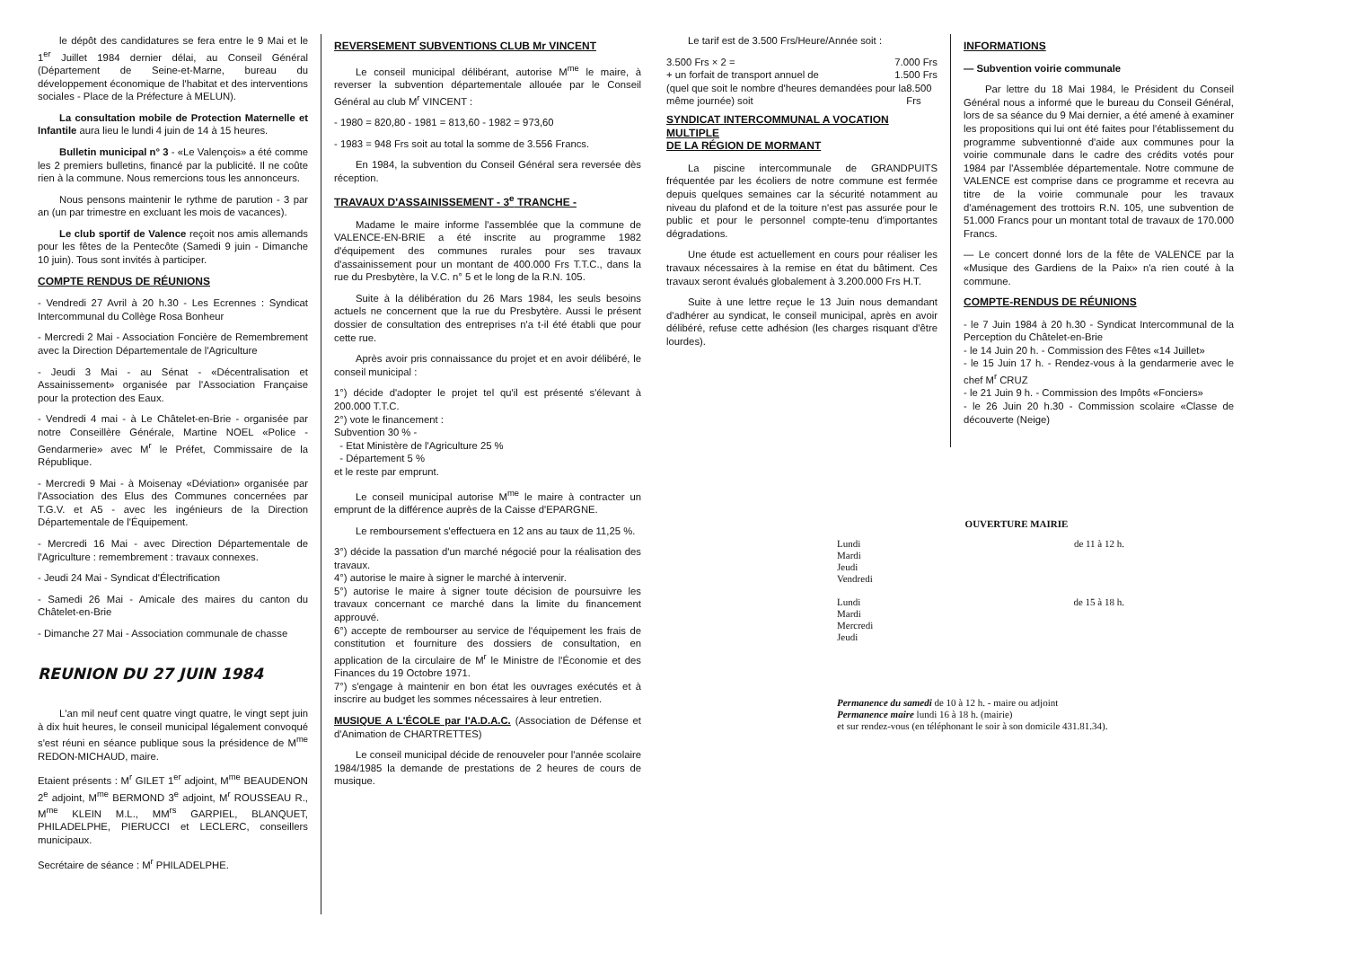le dépôt des candidatures se fera entre le 9 Mai et le 1<sup>er</sup> Juillet 1984 dernier délai, au Conseil Général (Département de Seine-et-Marne, bureau du développement économique de l'habitat et des interventions sociales - Place de la Préfecture à MELUN).
La consultation mobile de Protection Maternelle et Infantile aura lieu le lundi 4 juin de 14 à 15 heures.
Bulletin municipal n° 3 - «Le Valençois» a été comme les 2 premiers bulletins, financé par la publicité. Il ne coûte rien à la commune. Nous remercions tous les annonceurs.
Nous pensons maintenir le rythme de parution - 3 par an (un par trimestre en excluant les mois de vacances).
Le club sportif de Valence reçoit nos amis allemands pour les fêtes de la Pentecôte (Samedi 9 juin - Dimanche 10 juin). Tous sont invités à participer.
COMPTE RENDUS DE RÉUNIONS
- Vendredi 27 Avril à 20 h.30 - Les Ecrennes : Syndicat Intercommunal du Collège Rosa Bonheur
- Mercredi 2 Mai - Association Foncière de Remembrement avec la Direction Départementale de l'Agriculture
- Jeudi 3 Mai - au Sénat - «Décentralisation et Assainissement» organisée par l'Association Française pour la protection des Eaux.
- Vendredi 4 mai - à Le Châtelet-en-Brie - organisée par notre Conseillère Générale, Martine NOEL «Police - Gendarmerie» avec M<sup>r</sup> le Préfet, Commissaire de la République.
- Mercredi 9 Mai - à Moisenay «Déviation» organisée par l'Association des Elus des Communes concernées par T.G.V. et A5 - avec les ingénieurs de la Direction Départementale de l'Équipement.
- Mercredi 16 Mai - avec Direction Départementale de l'Agriculture : remembrement : travaux connexes.
- Jeudi 24 Mai - Syndicat d'Électrification
- Samedi 26 Mai - Amicale des maires du canton du Châtelet-en-Brie
- Dimanche 27 Mai - Association communale de chasse
REUNION DU 27 JUIN 1984
L'an mil neuf cent quatre vingt quatre, le vingt sept juin à dix huit heures, le conseil municipal légalement convoqué s'est réuni en séance publique sous la présidence de M<sup>me</sup> REDON-MICHAUD, maire.
Etaient présents : M<sup>r</sup> GILET 1<sup>er</sup> adjoint, M<sup>me</sup> BEAUDENON 2<sup>e</sup> adjoint, M<sup>me</sup> BERMOND 3<sup>e</sup> adjoint, M<sup>r</sup> ROUSSEAU R., M<sup>me</sup> KLEIN M.L., MM<sup>rs</sup> GARPIEL, BLANQUET, PHILADELPHE, PIERUCCI et LECLERC, conseillers municipaux.
Secrétaire de séance : M<sup>r</sup> PHILADELPHE.
REVERSEMENT SUBVENTIONS CLUB Mr VINCENT
Le conseil municipal délibérant, autorise M<sup>me</sup> le maire, à reverser la subvention départementale allouée par le Conseil Général au club M<sup>r</sup> VINCENT :
- 1980 = 820,80 - 1981 = 813,60 - 1982 = 973,60
- 1983 = 948 Frs soit au total la somme de 3.556 Francs.
En 1984, la subvention du Conseil Général sera reversée dès réception.
TRAVAUX D'ASSAINISSEMENT - 3<sup>e</sup> TRANCHE -
Madame le maire informe l'assemblée que la commune de VALENCE-EN-BRIE a été inscrite au programme 1982 d'équipement des communes rurales pour ses travaux d'assainissement pour un montant de 400.000 Frs T.T.C., dans la rue du Presbytère, la V.C. n° 5 et le long de la R.N. 105.
Suite à la délibération du 26 Mars 1984, les seuls besoins actuels ne concernent que la rue du Presbytère. Aussi le présent dossier de consultation des entreprises n'a t-il été établi que pour cette rue.
Après avoir pris connaissance du projet et en avoir délibéré, le conseil municipal :
1°) décide d'adopter le projet tel qu'il est présenté s'élevant à 200.000 T.T.C.
2°) vote le financement :
Subvention 30 % -
- Etat Ministère de l'Agriculture 25 %
- Département 5 %
et le reste par emprunt.
Le conseil municipal autorise M<sup>me</sup> le maire à contracter un emprunt de la différence auprès de la Caisse d'EPARGNE.
Le remboursement s'effectuera en 12 ans au taux de 11,25 %.
3°) décide la passation d'un marché négocié pour la réalisation des travaux.
4°) autorise le maire à signer le marché à intervenir.
5°) autorise le maire à signer toute décision de poursuivre les travaux concernant ce marché dans la limite du financement approuvé.
6°) accepte de rembourser au service de l'équipement les frais de constitution et fourniture des dossiers de consultation, en application de la circulaire de M<sup>r</sup> le Ministre de l'Économie et des Finances du 19 Octobre 1971.
7°) s'engage à maintenir en bon état les ouvrages exécutés et à inscrire au budget les sommes nécessaires à leur entretien.
MUSIQUE A L'ÉCOLE par l'A.D.A.C. (Association de Défense et d'Animation de CHARTRETTES)
Le conseil municipal décide de renouveler pour l'année scolaire 1984/1985 la demande de prestations de 2 heures de cours de musique.
Le tarif est de 3.500 Frs/Heure/Année soit :
3.500 Frs × 2 = 7.000 Frs
+ un forfait de transport annuel de 1.500 Frs
(quel que soit le nombre d'heures demandées pour la même journée) soit 8.500 Frs
SYNDICAT INTERCOMMUNAL A VOCATION MULTIPLE
DE LA RÉGION DE MORMANT
La piscine intercommunale de GRANDPUITS fréquentée par les écoliers de notre commune est fermée depuis quelques semaines car la sécurité notamment au niveau du plafond et de la toiture n'est pas assurée pour le public et pour le personnel compte-tenu d'importantes dégradations.
Une étude est actuellement en cours pour réaliser les travaux nécessaires à la remise en état du bâtiment. Ces travaux seront évalués globalement à 3.200.000 Frs H.T.
Suite à une lettre reçue le 13 Juin nous demandant d'adhérer au syndicat, le conseil municipal, après en avoir délibéré, refuse cette adhésion (les charges risquant d'être lourdes).
OUVERTURE MAIRIE
Lundi
Mardi
Jeudi
Vendredi de 11 à 12 h.
Lundi
Mardi
Mercredi
Jeudi de 15 à 18 h.
Permanence du samedi de 10 à 12 h. - maire ou adjoint
Permanence maire lundi 16 à 18 h. (mairie)
et sur rendez-vous (en téléphonant le soir à son domicile 431.81.34).
INFORMATIONS
— Subvention voirie communale
Par lettre du 18 Mai 1984, le Président du Conseil Général nous a informé que le bureau du Conseil Général, lors de sa séance du 9 Mai dernier, a été amené à examiner les propositions qui lui ont été faites pour l'établissement du programme subventionné d'aide aux communes pour la voirie communale dans le cadre des crédits votés pour 1984 par l'Assemblée départementale. Notre commune de VALENCE est comprise dans ce programme et recevra au titre de la voirie communale pour les travaux d'aménagement des trottoirs R.N. 105, une subvention de 51.000 Francs pour un montant total de travaux de 170.000 Francs.
— Le concert donné lors de la fête de VALENCE par la «Musique des Gardiens de la Paix» n'a rien couté à la commune.
COMPTE-RENDUS DE RÉUNIONS
- le 7 Juin 1984 à 20 h.30 - Syndicat Intercommunal de la Perception du Châtelet-en-Brie
- le 14 Juin 20 h. - Commission des Fêtes «14 Juillet»
- le 15 Juin 17 h. - Rendez-vous à la gendarmerie avec le chef M<sup>r</sup> CRUZ
- le 21 Juin 9 h. - Commission des Impôts «Fonciers»
- le 26 Juin 20 h.30 - Commission scolaire «Classe de découverte (Neige)